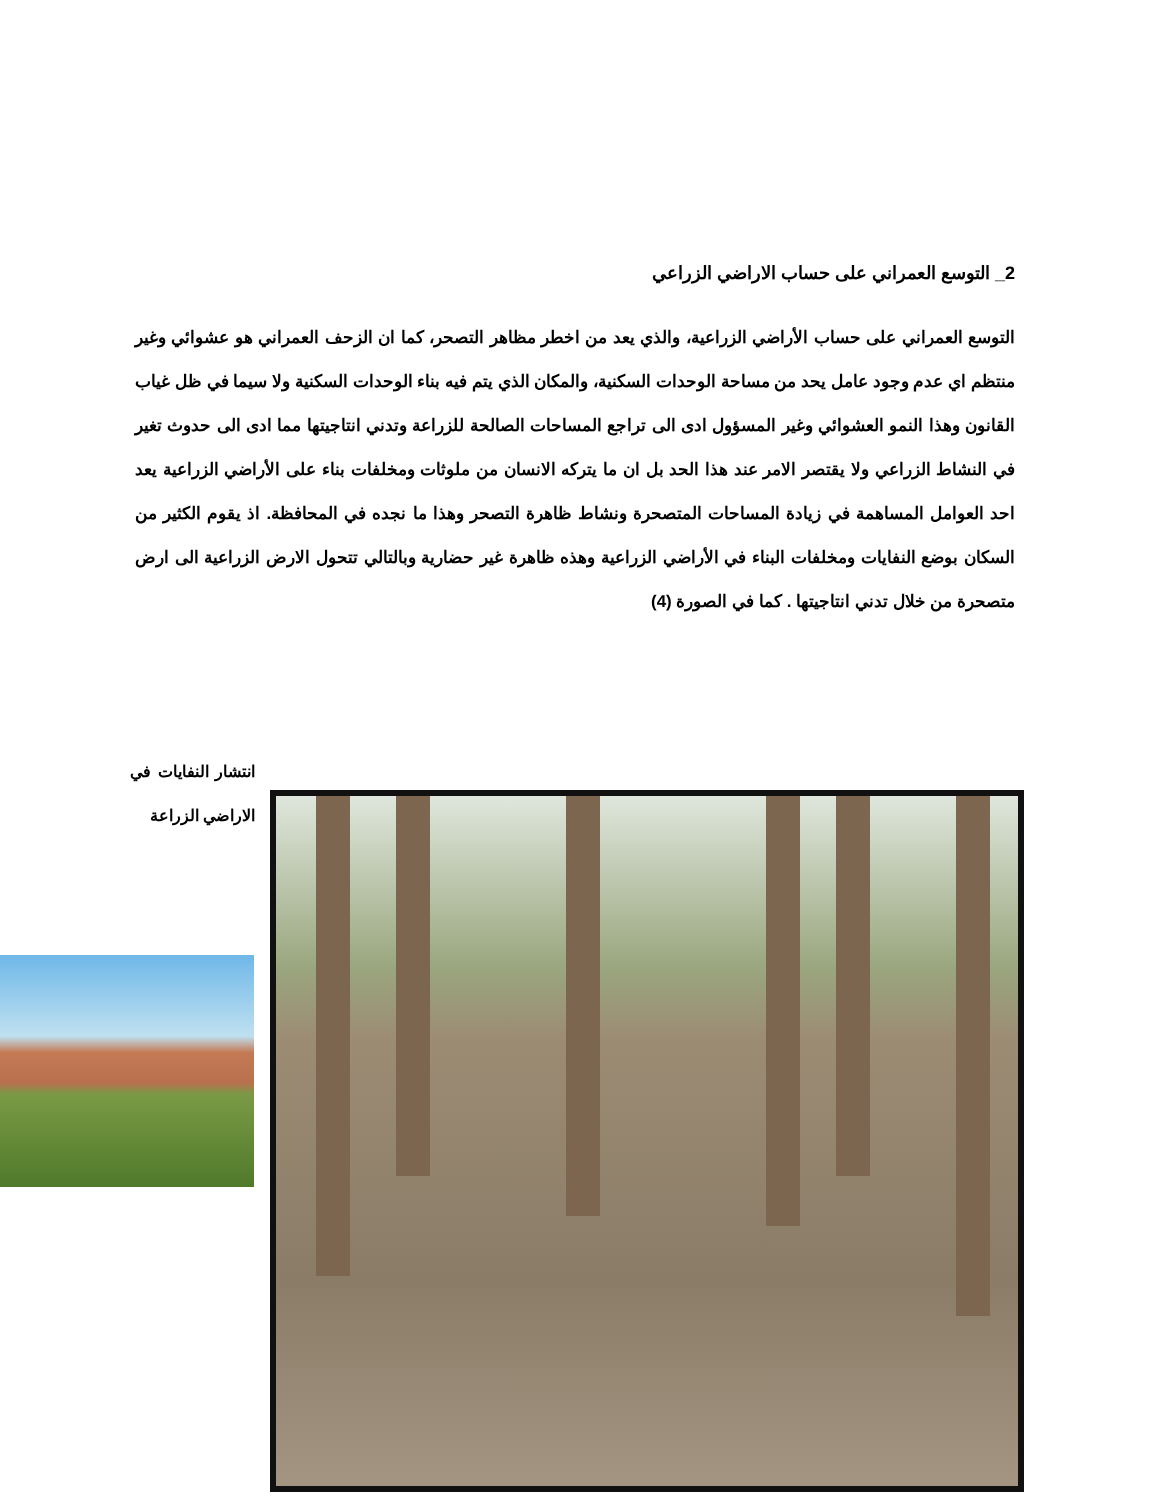2_ التوسع العمراني على حساب الاراضي الزراعي
التوسع العمراني على حساب الأراضي الزراعية، والذي يعد من اخطر مظاهر التصحر، كما ان الزحف العمراني هو عشوائي وغير منتظم اي عدم وجود عامل يحد من مساحة الوحدات السكنية، والمكان الذي يتم فيه بناء الوحدات السكنية ولا سيما في ظل غياب القانون وهذا النمو العشوائي وغير المسؤول ادى الى تراجع المساحات الصالحة للزراعة وتدني انتاجيتها مما ادى الى حدوث تغير في النشاط الزراعي ولا يقتصر الامر عند هذا الحد بل ان ما يتركه الانسان من ملوثات ومخلفات بناء على الأراضي الزراعية يعد احد العوامل المساهمة في زيادة المساحات المتصحرة ونشاط ظاهرة التصحر وهذا ما نجده في المحافظة. اذ يقوم الكثير من السكان بوضع النفايات ومخلفات البناء في الأراضي الزراعية وهذه ظاهرة غير حضارية وبالتالي تتحول الارض الزراعية الى ارض متصحرة من خلال تدني انتاجيتها . كما في الصورة (4)
انتشار النفايات في الاراضي الزراعة